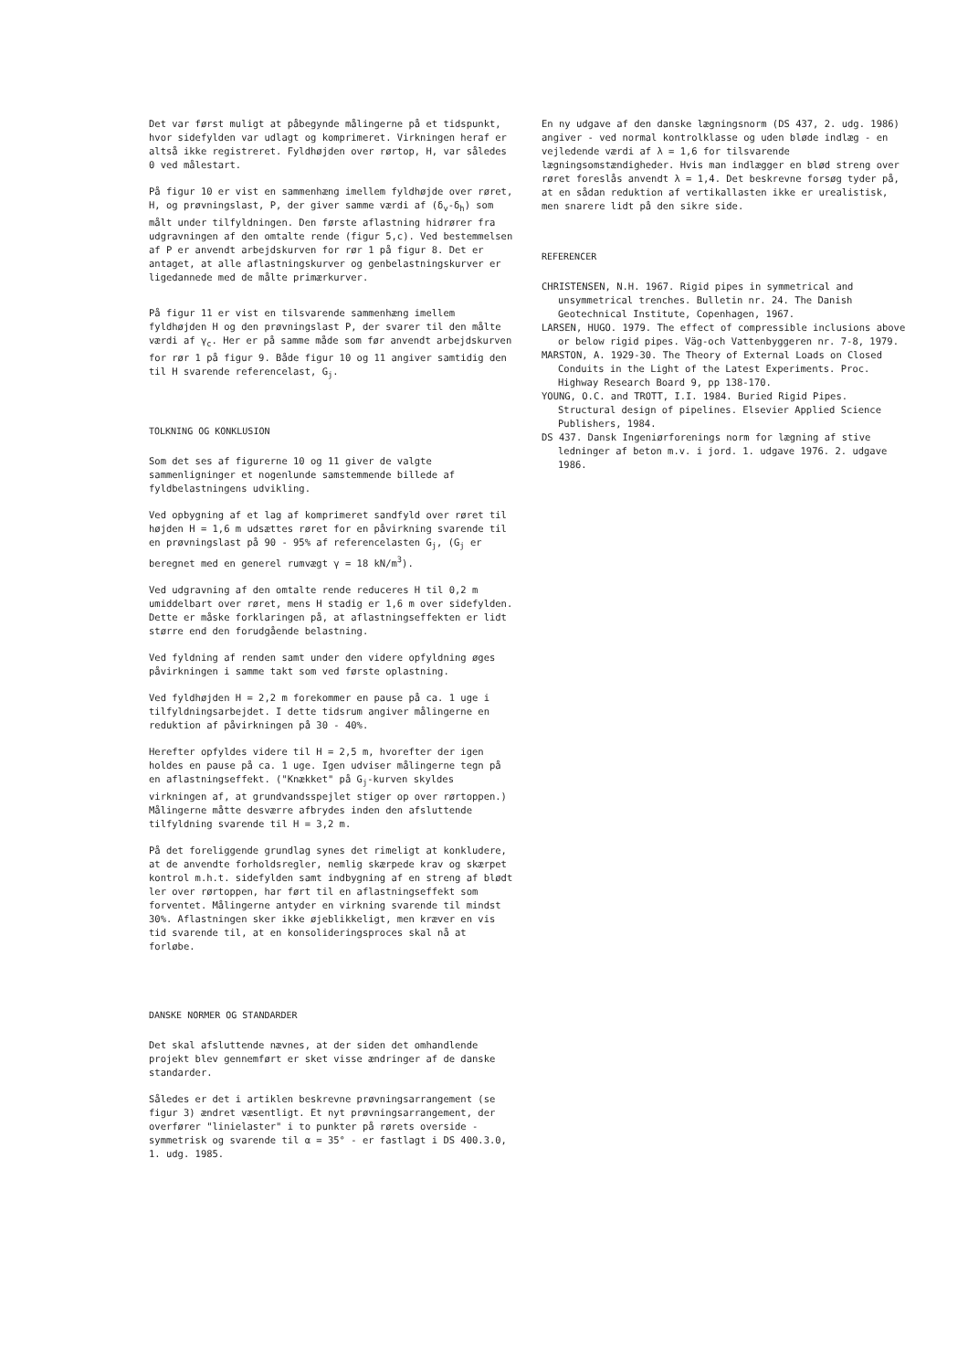Det var først muligt at påbegynde målingerne på et tidspunkt, hvor sidefylden var udlagt og komprimeret. Virkningen heraf er altså ikke registreret. Fyldhøjden over rørtop, H, var således 0 ved målestart.
På figur 10 er vist en sammenhæng imellem fyldhøjde over røret, H, og prøvningslast, P, der giver samme værdi af (δ<sub>v</sub>-δ<sub>h</sub>) som målt under tilfyldningen. Den første aflastning hidrører fra udgravningen af den omtalte rende (figur 5,c). Ved bestemmelsen af P er anvendt arbejdskurven for rør 1 på figur 8. Det er antaget, at alle aflastningskurver og genbelastningskurver er ligedannede med de målte primærkurver.
På figur 11 er vist en tilsvarende sammenhæng imellem fyldhøjden H og den prøvningslast P, der svarer til den målte værdi af γ<sub>c</sub>. Her er på samme måde som før anvendt arbejdskurven for rør 1 på figur 9. Både figur 10 og 11 angiver samtidig den til H svarende referencelast, G<sub>j</sub>.
TOLKNING OG KONKLUSION
Som det ses af figurerne 10 og 11 giver de valgte sammenligninger et nogenlunde samstemmende billede af fyldbelastningens udvikling.
Ved opbygning af et lag af komprimeret sandfyld over røret til højden H = 1,6 m udsættes røret for en påvirkning svarende til en prøvningslast på 90 - 95% af referencelasten G<sub>j</sub>, (G<sub>j</sub> er beregnet med en generel rumvægt γ = 18 kN/m<sup>3</sup>).
Ved udgravning af den omtalte rende reduceres H til 0,2 m umiddelbart over røret, mens H stadig er 1,6 m over sidefylden. Dette er måske forklaringen på, at aflastningseffekten er lidt større end den forudgående belastning.
Ved fyldning af renden samt under den videre opfyldning øges påvirkningen i samme takt som ved første oplastning.
Ved fyldhøjden H = 2,2 m forekommer en pause på ca. 1 uge i tilfyldningsarbejdet. I dette tidsrum angiver målingerne en reduktion af påvirkningen på 30 - 40%.
Herefter opfyldes videre til H = 2,5 m, hvorefter der igen holdes en pause på ca. 1 uge. Igen udviser målingerne tegn på en aflastningseffekt. ("Knækket" på G<sub>j</sub>-kurven skyldes virkningen af, at grundvandsspejlet stiger op over rørtoppen.) Målingerne måtte desværre afbrydes inden den afsluttende tilfyldning svarende til H = 3,2 m.
På det foreliggende grundlag synes det rimeligt at konkludere, at de anvendte forholdsregler, nemlig skærpede krav og skærpet kontrol m.h.t. sidefylden samt indbygning af en streng af blødt ler over rørtoppen, har ført til en aflastningseffekt som forventet. Målingerne antyder en virkning svarende til mindst 30%. Aflastningen sker ikke øjeblikkeligt, men kræver en vis tid svarende til, at en konsolideringsproces skal nå at forløbe.
DANSKE NORMER OG STANDARDER
Det skal afsluttende nævnes, at der siden det omhandlende projekt blev gennemført er sket visse ændringer af de danske standarder.
Således er det i artiklen beskrevne prøvningsarrangement (se figur 3) ændret væsentligt. Et nyt prøvningsarrangement, der overfører "linielaster" i to punkter på rørets overside - symmetrisk og svarende til α = 35° - er fastlagt i DS 400.3.0, 1. udg. 1985.
En ny udgave af den danske lægningsnorm (DS 437, 2. udg. 1986) angiver - ved normal kontrolklasse og uden bløde indlæg - en vejledende værdi af λ = 1,6 for tilsvarende lægningsomstændigheder. Hvis man indlægger en blød streng over røret foreslås anvendt λ = 1,4. Det beskrevne forsøg tyder på, at en sådan reduktion af vertikallasten ikke er urealistisk, men snarere lidt på den sikre side.
REFERENCER
CHRISTENSEN, N.H. 1967. Rigid pipes in symmetrical and unsymmetrical trenches. Bulletin nr. 24. The Danish Geotechnical Institute, Copenhagen, 1967.
LARSEN, HUGO. 1979. The effect of compressible inclusions above or below rigid pipes. Väg-och Vattenbyggeren nr. 7-8, 1979.
MARSTON, A. 1929-30. The Theory of External Loads on Closed Conduits in the Light of the Latest Experiments. Proc. Highway Research Board 9, pp 138-170.
YOUNG, O.C. and TROTT, I.I. 1984. Buried Rigid Pipes. Structural design of pipelines. Elsevier Applied Science Publishers, 1984.
DS 437. Dansk Ingeniørforenings norm for lægning af stive ledninger af beton m.v. i jord. 1. udgave 1976. 2. udgave 1986.